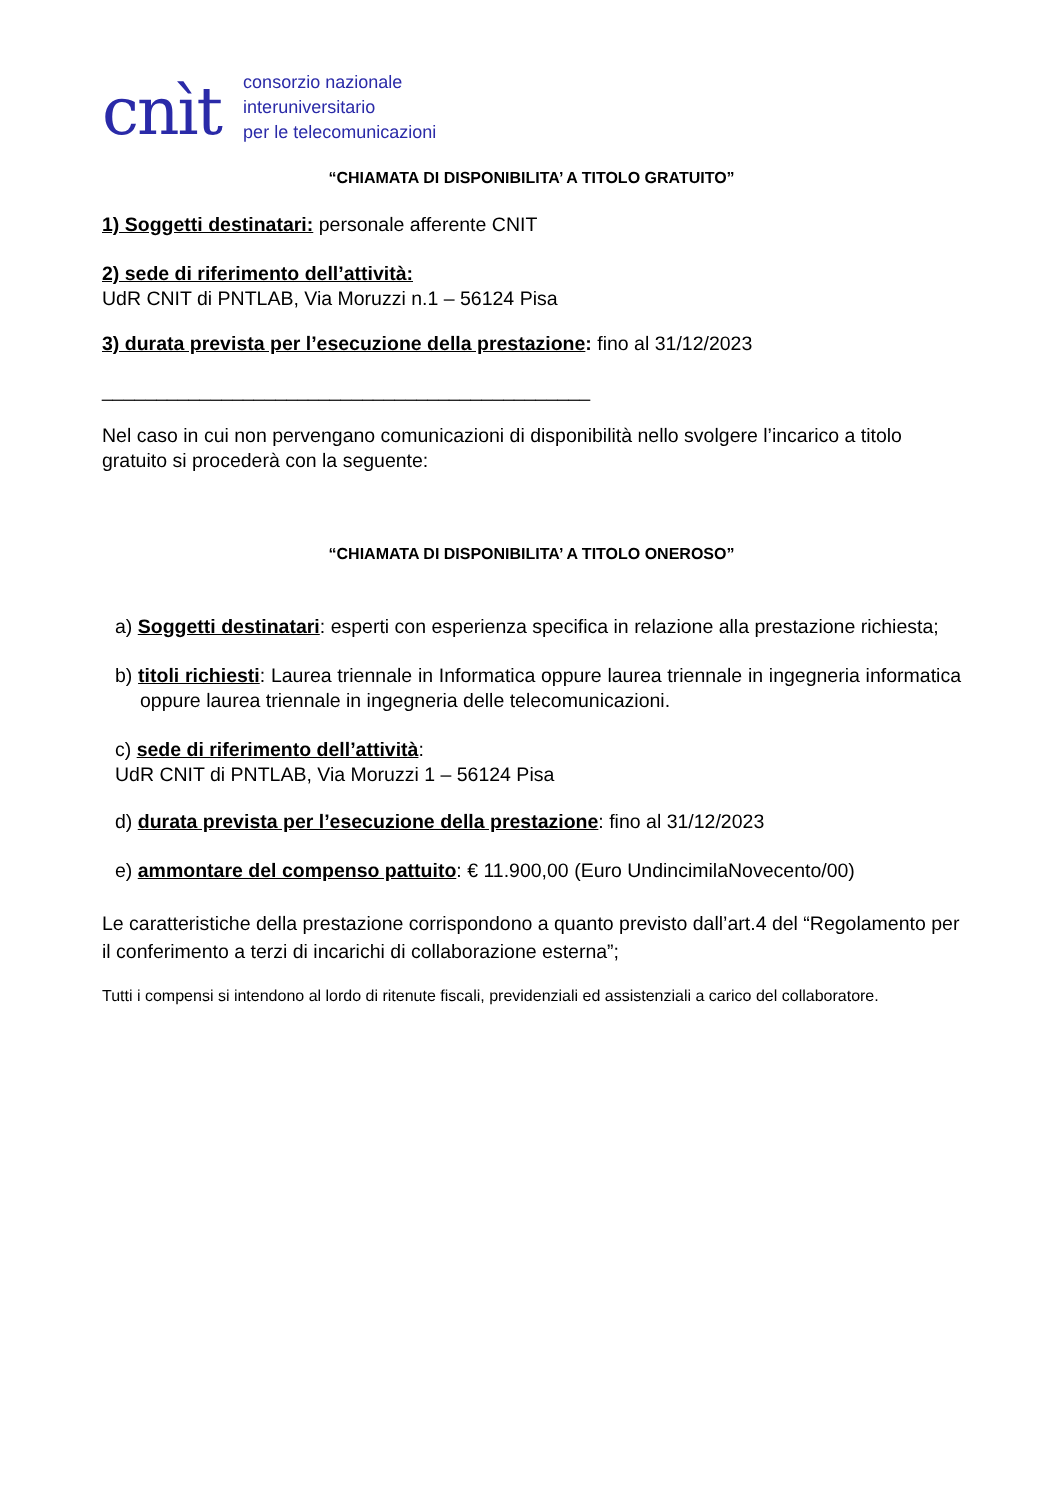cnìt
consorzio nazionale
interuniversitario
per le telecomunicazioni
“CHIAMATA DI DISPONIBILITA’ A TITOLO GRATUITO”
1) Soggetti destinatari: personale afferente CNIT
2) sede di riferimento dell’attività:
UdR CNIT di PNTLAB, Via Moruzzi n.1 – 56124 Pisa
3) durata prevista per l’esecuzione della prestazione: fino al 31/12/2023
_____________________________________________
Nel caso in cui non pervengano comunicazioni di disponibilità nello svolgere l’incarico a titolo gratuito si procederà con la seguente:
“CHIAMATA DI DISPONIBILITA’ A TITOLO ONEROSO”
a) Soggetti destinatari: esperti con esperienza specifica in relazione alla prestazione richiesta;
b) titoli richiesti: Laurea triennale in Informatica oppure laurea triennale in ingegneria informatica oppure laurea triennale in ingegneria delle telecomunicazioni.
c) sede di riferimento dell’attività:
UdR CNIT di PNTLAB, Via Moruzzi 1 – 56124 Pisa
d) durata prevista per l’esecuzione della prestazione: fino al 31/12/2023
e) ammontare del compenso pattuito: € 11.900,00 (Euro UndincimilaNovecento/00)
Le caratteristiche della prestazione corrispondono a quanto previsto dall’art.4 del “Regolamento per il conferimento a terzi di incarichi di collaborazione esterna”;
Tutti i compensi si intendono al lordo di ritenute fiscali, previdenziali ed assistenziali a carico del collaboratore.